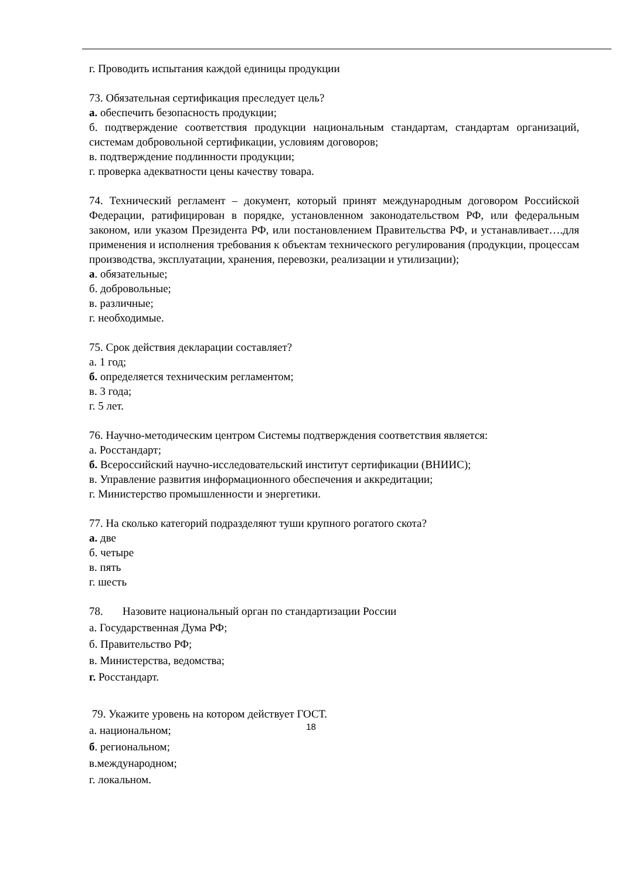г. Проводить испытания каждой единицы продукции
73. Обязательная сертификация преследует цель?
а. обеспечить безопасность продукции;
б. подтверждение соответствия продукции национальным стандартам, стандартам организаций, системам добровольной сертификации, условиям договоров;
в. подтверждение подлинности продукции;
г. проверка адекватности цены качеству товара.
74. Технический регламент – документ, который принят международным договором Российской Федерации, ратифицирован в порядке, установленном законодательством РФ, или федеральным законом, или указом Президента РФ, или постановлением Правительства РФ, и устанавливает….для применения и исполнения требования к объектам технического регулирования (продукции, процессам производства, эксплуатации, хранения, перевозки, реализации и утилизации);
а. обязательные;
б. добровольные;
в. различные;
г. необходимые.
75. Срок действия декларации составляет?
а. 1 год;
б. определяется техническим регламентом;
в. 3 года;
г. 5 лет.
76. Научно-методическим центром Системы подтверждения соответствия является:
а. Росстандарт;
б. Всероссийский научно-исследовательский институт сертификации (ВНИИС);
в. Управление развития информационного обеспечения и аккредитации;
г. Министерство промышленности и энергетики.
77. На сколько категорий подразделяют туши крупного рогатого скота?
а. две
б. четыре
в. пять
г. шесть
78. Назовите национальный орган по стандартизации России
а. Государственная Дума РФ;
б. Правительство РФ;
в. Министерства, ведомства;
г. Росстандарт.
79. Укажите уровень на котором действует ГОСТ.
а. национальном;
б. региональном;
в.международном;
г. локальном.
18